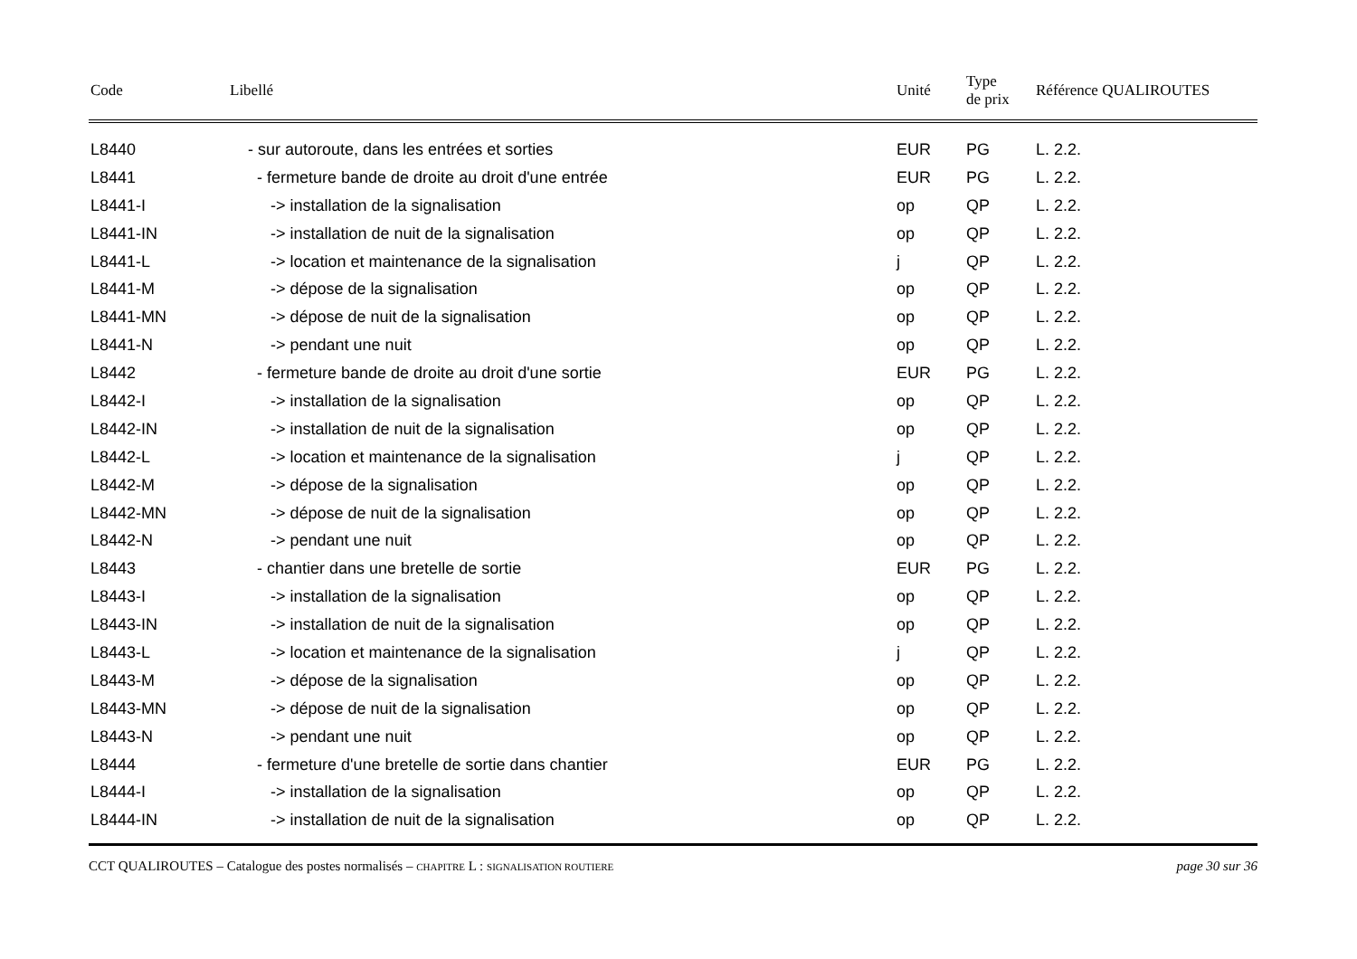| Code | Libellé | Unité | Type de prix | Référence QUALIROUTES |
| --- | --- | --- | --- | --- |
| L8440 | - sur autoroute, dans les entrées et sorties | EUR | PG | L. 2.2. |
| L8441 | - fermeture bande de droite au droit d'une entrée | EUR | PG | L. 2.2. |
| L8441-I | -> installation de la signalisation | op | QP | L. 2.2. |
| L8441-IN | -> installation de nuit de la signalisation | op | QP | L. 2.2. |
| L8441-L | -> location et maintenance de la signalisation | j | QP | L. 2.2. |
| L8441-M | -> dépose de la signalisation | op | QP | L. 2.2. |
| L8441-MN | -> dépose de nuit de la signalisation | op | QP | L. 2.2. |
| L8441-N | -> pendant une nuit | op | QP | L. 2.2. |
| L8442 | - fermeture bande de droite au droit d'une sortie | EUR | PG | L. 2.2. |
| L8442-I | -> installation de la signalisation | op | QP | L. 2.2. |
| L8442-IN | -> installation de nuit de la signalisation | op | QP | L. 2.2. |
| L8442-L | -> location et maintenance de la signalisation | j | QP | L. 2.2. |
| L8442-M | -> dépose de la signalisation | op | QP | L. 2.2. |
| L8442-MN | -> dépose de nuit de la signalisation | op | QP | L. 2.2. |
| L8442-N | -> pendant une nuit | op | QP | L. 2.2. |
| L8443 | - chantier dans une bretelle de sortie | EUR | PG | L. 2.2. |
| L8443-I | -> installation de la signalisation | op | QP | L. 2.2. |
| L8443-IN | -> installation de nuit de la signalisation | op | QP | L. 2.2. |
| L8443-L | -> location et maintenance de la signalisation | j | QP | L. 2.2. |
| L8443-M | -> dépose de la signalisation | op | QP | L. 2.2. |
| L8443-MN | -> dépose de nuit de la signalisation | op | QP | L. 2.2. |
| L8443-N | -> pendant une nuit | op | QP | L. 2.2. |
| L8444 | - fermeture d'une bretelle de sortie dans chantier | EUR | PG | L. 2.2. |
| L8444-I | -> installation de la signalisation | op | QP | L. 2.2. |
| L8444-IN | -> installation de nuit de la signalisation | op | QP | L. 2.2. |
CCT QUALIROUTES – Catalogue des postes normalisés – CHAPITRE L : SIGNALISATION ROUTIERE page 30 sur 36